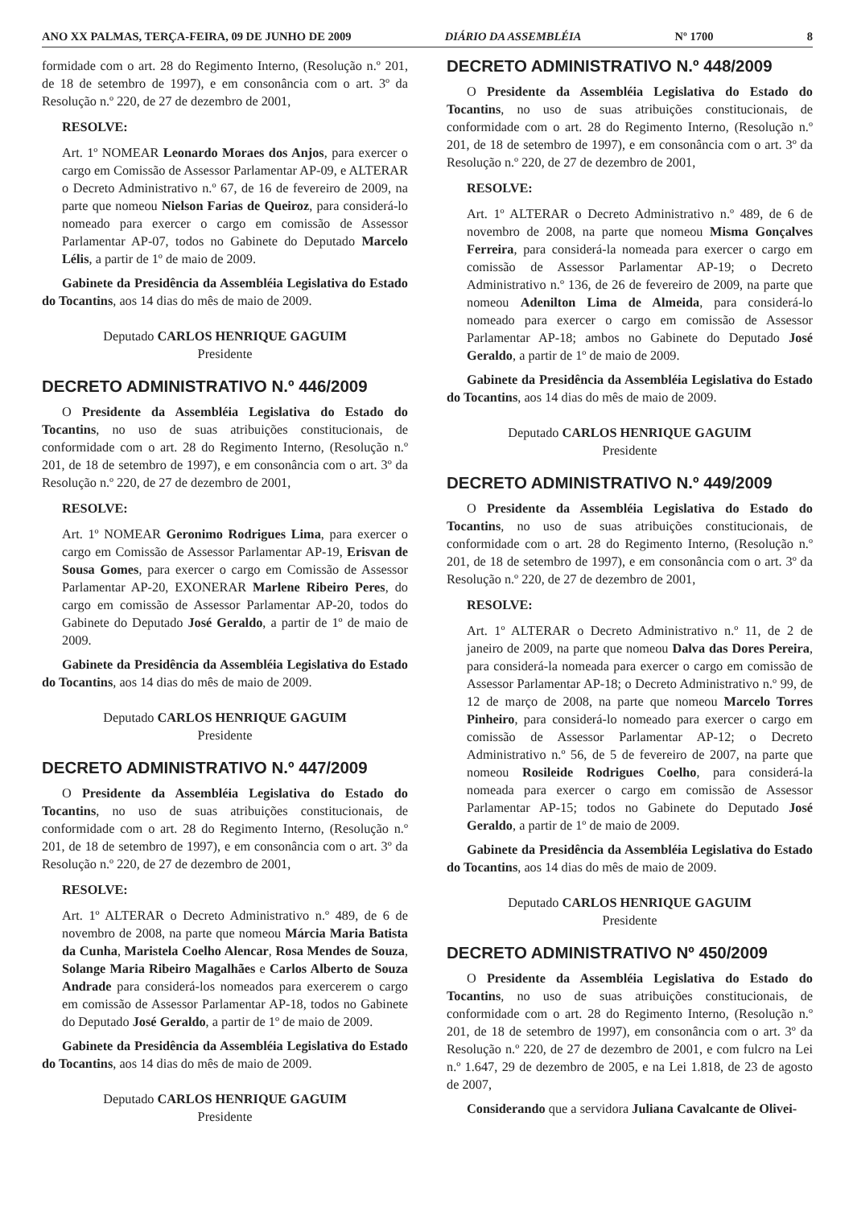ANO XX PALMAS, TERÇA-FEIRA, 09 DE JUNHO DE 2009 DIÁRIO DA ASSEMBLÉIA Nº 1700 8
formidade com o art. 28 do Regimento Interno, (Resolução n.º 201, de 18 de setembro de 1997), e em consonância com o art. 3º da Resolução n.º 220, de 27 de dezembro de 2001,
RESOLVE:
Art. 1º NOMEAR Leonardo Moraes dos Anjos, para exercer o cargo em Comissão de Assessor Parlamentar AP-09, e ALTERAR o Decreto Administrativo n.º 67, de 16 de fevereiro de 2009, na parte que nomeou Nielson Farias de Queiroz, para considerá-lo nomeado para exercer o cargo em comissão de Assessor Parlamentar AP-07, todos no Gabinete do Deputado Marcelo Lélis, a partir de 1º de maio de 2009.
Gabinete da Presidência da Assembléia Legislativa do Estado do Tocantins, aos 14 dias do mês de maio de 2009.
Deputado CARLOS HENRIQUE GAGUIM
Presidente
DECRETO ADMINISTRATIVO N.º 446/2009
O Presidente da Assembléia Legislativa do Estado do Tocantins, no uso de suas atribuições constitucionais, de conformidade com o art. 28 do Regimento Interno, (Resolução n.º 201, de 18 de setembro de 1997), e em consonância com o art. 3º da Resolução n.º 220, de 27 de dezembro de 2001,
RESOLVE:
Art. 1º NOMEAR Geronimo Rodrigues Lima, para exercer o cargo em Comissão de Assessor Parlamentar AP-19, Erisvan de Sousa Gomes, para exercer o cargo em Comissão de Assessor Parlamentar AP-20, EXONERAR Marlene Ribeiro Peres, do cargo em comissão de Assessor Parlamentar AP-20, todos do Gabinete do Deputado José Geraldo, a partir de 1º de maio de 2009.
Gabinete da Presidência da Assembléia Legislativa do Estado do Tocantins, aos 14 dias do mês de maio de 2009.
Deputado CARLOS HENRIQUE GAGUIM
Presidente
DECRETO ADMINISTRATIVO N.º 447/2009
O Presidente da Assembléia Legislativa do Estado do Tocantins, no uso de suas atribuições constitucionais, de conformidade com o art. 28 do Regimento Interno, (Resolução n.º 201, de 18 de setembro de 1997), e em consonância com o art. 3º da Resolução n.º 220, de 27 de dezembro de 2001,
RESOLVE:
Art. 1º ALTERAR o Decreto Administrativo n.º 489, de 6 de novembro de 2008, na parte que nomeou Márcia Maria Batista da Cunha, Maristela Coelho Alencar, Rosa Mendes de Souza, Solange Maria Ribeiro Magalhães e Carlos Alberto de Souza Andrade para considerá-los nomeados para exercerem o cargo em comissão de Assessor Parlamentar AP-18, todos no Gabinete do Deputado José Geraldo, a partir de 1º de maio de 2009.
Gabinete da Presidência da Assembléia Legislativa do Estado do Tocantins, aos 14 dias do mês de maio de 2009.
Deputado CARLOS HENRIQUE GAGUIM
Presidente
DECRETO ADMINISTRATIVO N.º 448/2009
O Presidente da Assembléia Legislativa do Estado do Tocantins, no uso de suas atribuições constitucionais, de conformidade com o art. 28 do Regimento Interno, (Resolução n.º 201, de 18 de setembro de 1997), e em consonância com o art. 3º da Resolução n.º 220, de 27 de dezembro de 2001,
RESOLVE:
Art. 1º ALTERAR o Decreto Administrativo n.º 489, de 6 de novembro de 2008, na parte que nomeou Misma Gonçalves Ferreira, para considerá-la nomeada para exercer o cargo em comissão de Assessor Parlamentar AP-19; o Decreto Administrativo n.º 136, de 26 de fevereiro de 2009, na parte que nomeou Adenilton Lima de Almeida, para considerá-lo nomeado para exercer o cargo em comissão de Assessor Parlamentar AP-18; ambos no Gabinete do Deputado José Geraldo, a partir de 1º de maio de 2009.
Gabinete da Presidência da Assembléia Legislativa do Estado do Tocantins, aos 14 dias do mês de maio de 2009.
Deputado CARLOS HENRIQUE GAGUIM
Presidente
DECRETO ADMINISTRATIVO N.º 449/2009
O Presidente da Assembléia Legislativa do Estado do Tocantins, no uso de suas atribuições constitucionais, de conformidade com o art. 28 do Regimento Interno, (Resolução n.º 201, de 18 de setembro de 1997), e em consonância com o art. 3º da Resolução n.º 220, de 27 de dezembro de 2001,
RESOLVE:
Art. 1º ALTERAR o Decreto Administrativo n.º 11, de 2 de janeiro de 2009, na parte que nomeou Dalva das Dores Pereira, para considerá-la nomeada para exercer o cargo em comissão de Assessor Parlamentar AP-18; o Decreto Administrativo n.º 99, de 12 de março de 2008, na parte que nomeou Marcelo Torres Pinheiro, para considerá-lo nomeado para exercer o cargo em comissão de Assessor Parlamentar AP-12; o Decreto Administrativo n.º 56, de 5 de fevereiro de 2007, na parte que nomeou Rosileide Rodrigues Coelho, para considerá-la nomeada para exercer o cargo em comissão de Assessor Parlamentar AP-15; todos no Gabinete do Deputado José Geraldo, a partir de 1º de maio de 2009.
Gabinete da Presidência da Assembléia Legislativa do Estado do Tocantins, aos 14 dias do mês de maio de 2009.
Deputado CARLOS HENRIQUE GAGUIM
Presidente
DECRETO ADMINISTRATIVO Nº 450/2009
O Presidente da Assembléia Legislativa do Estado do Tocantins, no uso de suas atribuições constitucionais, de conformidade com o art. 28 do Regimento Interno, (Resolução n.º 201, de 18 de setembro de 1997), em consonância com o art. 3º da Resolução n.º 220, de 27 de dezembro de 2001, e com fulcro na Lei n.º 1.647, 29 de dezembro de 2005, e na Lei 1.818, de 23 de agosto de 2007,
Considerando que a servidora Juliana Cavalcante de Olivei-